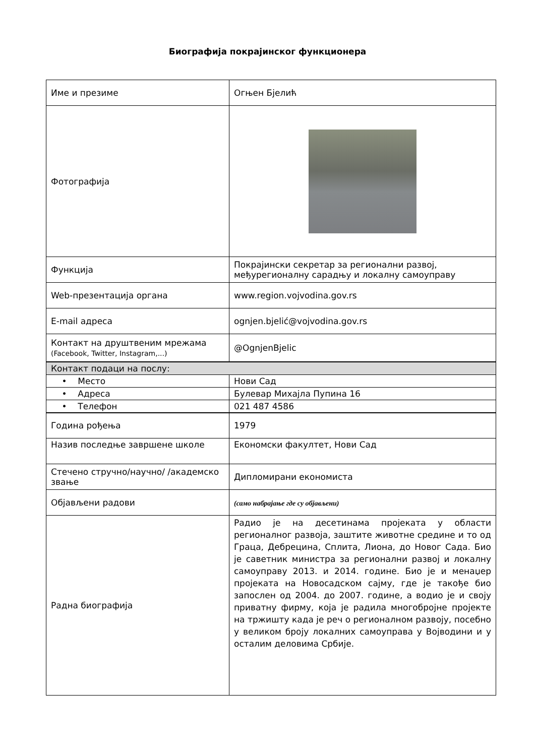Биографија покрајинског функционера
| Име и презиме | Огњен Бјелић |
| Фотографија | |
| Функција | Покрајински секретар за регионални развој, међурегионалну сарадњу и локалну самоуправу |
| Web-презентација органа | www.region.vojvodina.gov.rs |
| E-mail адреса | ognjen.bjelić@vojvodina.gov.rs |
| Контакт на друштвеним мрежама (Facebook, Twitter, Instagram,...) | @OgnjenBjelic |
| Контакт подаци на послу: | |
| • Место | Нови Сад |
| • Адреса | Булевар Михајла Пупина 16 |
| • Телефон | 021 487 4586 |
| Година рођења | 1979 |
| Назив последње завршене школе | Економски факултет, Нови Сад |
| Стечено стручно/научно/ /академско звање | Дипломирани економиста |
| Објављени радови | (само набрајање где су објављени) |
| Радна биографија | Радио је на десетинама пројеката у области регионалног развоја, заштите животне средине и то од Граца, Дебрецина, Сплита, Лиона, до Новог Сада. Био је саветник министра за регионални развој и локалну самоуправу 2013. и 2014. године. Био је и менаџер пројеката на Новосадском сајму, где је такође био запослен од 2004. до 2007. године, а водио је и своју приватну фирму, која је радила многобројне пројекте на тржишту када је реч о регионалном развоју, посебно у великом броју локалних самоуправа у Војводини и у осталим деловима Србије. |